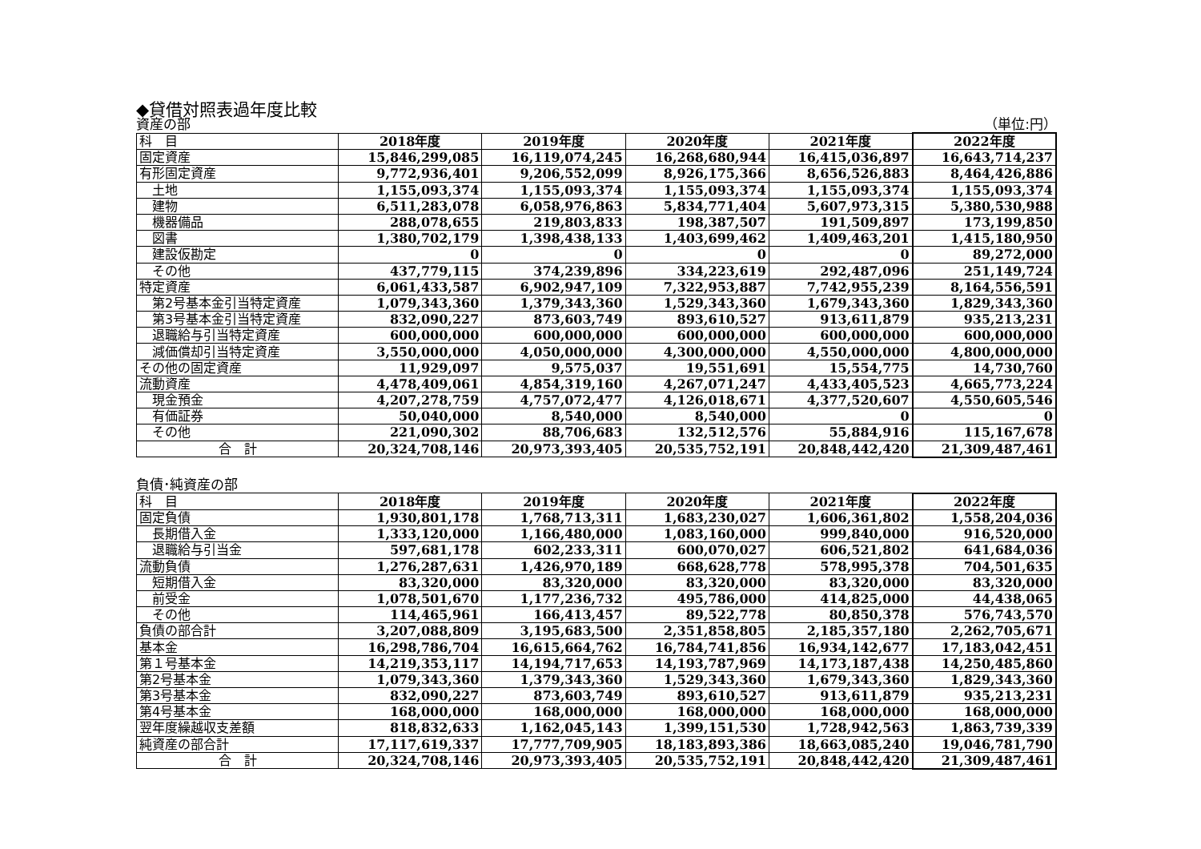◆貸借対照表過年度比較
資産の部 （単位:円）
| 科 目 | 2018年度 | 2019年度 | 2020年度 | 2021年度 | 2022年度 |
| 固定資産 | 15,846,299,085 | 16,119,074,245 | 16,268,680,944 | 16,415,036,897 | 16,643,714,237 |
| 有形固定資産 | 9,772,936,401 | 9,206,552,099 | 8,926,175,366 | 8,656,526,883 | 8,464,426,886 |
| 土地 | 1,155,093,374 | 1,155,093,374 | 1,155,093,374 | 1,155,093,374 | 1,155,093,374 |
| 建物 | 6,511,283,078 | 6,058,976,863 | 5,834,771,404 | 5,607,973,315 | 5,380,530,988 |
| 機器備品 | 288,078,655 | 219,803,833 | 198,387,507 | 191,509,897 | 173,199,850 |
| 図書 | 1,380,702,179 | 1,398,438,133 | 1,403,699,462 | 1,409,463,201 | 1,415,180,950 |
| 建設仮勘定 | 0 | 0 | 0 | 0 | 89,272,000 |
| その他 | 437,779,115 | 374,239,896 | 334,223,619 | 292,487,096 | 251,149,724 |
| 特定資産 | 6,061,433,587 | 6,902,947,109 | 7,322,953,887 | 7,742,955,239 | 8,164,556,591 |
| 第2号基本金引当特定資産 | 1,079,343,360 | 1,379,343,360 | 1,529,343,360 | 1,679,343,360 | 1,829,343,360 |
| 第3号基本金引当特定資産 | 832,090,227 | 873,603,749 | 893,610,527 | 913,611,879 | 935,213,231 |
| 退職給与引当特定資産 | 600,000,000 | 600,000,000 | 600,000,000 | 600,000,000 | 600,000,000 |
| 減価償却引当特定資産 | 3,550,000,000 | 4,050,000,000 | 4,300,000,000 | 4,550,000,000 | 4,800,000,000 |
| その他の固定資産 | 11,929,097 | 9,575,037 | 19,551,691 | 15,554,775 | 14,730,760 |
| 流動資産 | 4,478,409,061 | 4,854,319,160 | 4,267,071,247 | 4,433,405,523 | 4,665,773,224 |
| 現金預金 | 4,207,278,759 | 4,757,072,477 | 4,126,018,671 | 4,377,520,607 | 4,550,605,546 |
| 有価証券 | 50,040,000 | 8,540,000 | 8,540,000 | 0 | 0 |
| その他 | 221,090,302 | 88,706,683 | 132,512,576 | 55,884,916 | 115,167,678 |
| 合 計 | 20,324,708,146 | 20,973,393,405 | 20,535,752,191 | 20,848,442,420 | 21,309,487,461 |
負債･純資産の部
| 科 目 | 2018年度 | 2019年度 | 2020年度 | 2021年度 | 2022年度 |
| 固定負債 | 1,930,801,178 | 1,768,713,311 | 1,683,230,027 | 1,606,361,802 | 1,558,204,036 |
| 長期借入金 | 1,333,120,000 | 1,166,480,000 | 1,083,160,000 | 999,840,000 | 916,520,000 |
| 退職給与引当金 | 597,681,178 | 602,233,311 | 600,070,027 | 606,521,802 | 641,684,036 |
| 流動負債 | 1,276,287,631 | 1,426,970,189 | 668,628,778 | 578,995,378 | 704,501,635 |
| 短期借入金 | 83,320,000 | 83,320,000 | 83,320,000 | 83,320,000 | 83,320,000 |
| 前受金 | 1,078,501,670 | 1,177,236,732 | 495,786,000 | 414,825,000 | 44,438,065 |
| その他 | 114,465,961 | 166,413,457 | 89,522,778 | 80,850,378 | 576,743,570 |
| 負債の部合計 | 3,207,088,809 | 3,195,683,500 | 2,351,858,805 | 2,185,357,180 | 2,262,705,671 |
| 基本金 | 16,298,786,704 | 16,615,664,762 | 16,784,741,856 | 16,934,142,677 | 17,183,042,451 |
| 第１号基本金 | 14,219,353,117 | 14,194,717,653 | 14,193,787,969 | 14,173,187,438 | 14,250,485,860 |
| 第2号基本金 | 1,079,343,360 | 1,379,343,360 | 1,529,343,360 | 1,679,343,360 | 1,829,343,360 |
| 第3号基本金 | 832,090,227 | 873,603,749 | 893,610,527 | 913,611,879 | 935,213,231 |
| 第4号基本金 | 168,000,000 | 168,000,000 | 168,000,000 | 168,000,000 | 168,000,000 |
| 翌年度繰越収支差額 | 818,832,633 | 1,162,045,143 | 1,399,151,530 | 1,728,942,563 | 1,863,739,339 |
| 純資産の部合計 | 17,117,619,337 | 17,777,709,905 | 18,183,893,386 | 18,663,085,240 | 19,046,781,790 |
| 合 計 | 20,324,708,146 | 20,973,393,405 | 20,535,752,191 | 20,848,442,420 | 21,309,487,461 |